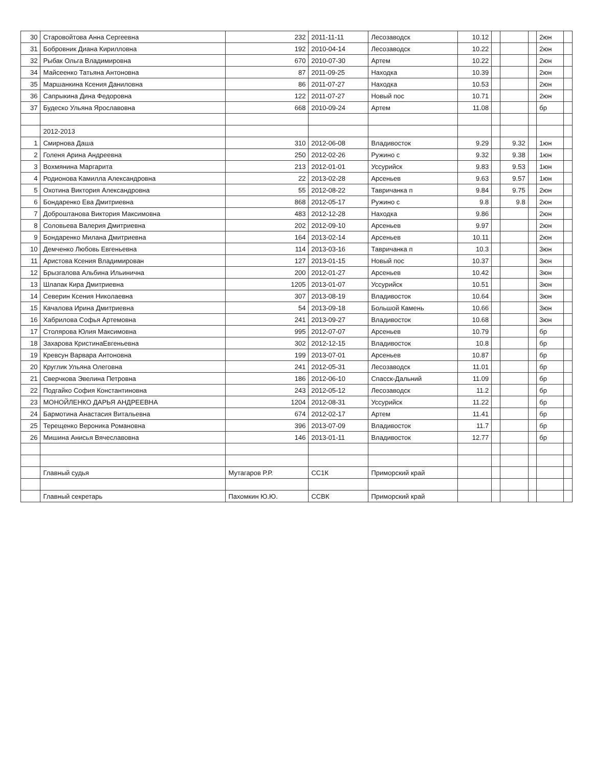| 30 | Старовойтова Анна Сергеевна | 232 | 2011-11-11 | Лесозаводск | 10.12 | | | | 2юн | |
| 31 | Бобровник Диана Кирилловна | 192 | 2010-04-14 | Лесозаводск | 10.22 | | | | 2юн | |
| 32 | Рыбак Ольга Владимировна | 670 | 2010-07-30 | Артем | 10.22 | | | | 2юн | |
| 34 | Майсеенко Татьяна Антоновна | 87 | 2011-09-25 | Находка | 10.39 | | | | 2юн | |
| 35 | Маршанкина Ксения Даниловна | 86 | 2011-07-27 | Находка | 10.53 | | | | 2юн | |
| 36 | Сапрыкина Дина Федоровна | 122 | 2011-07-27 | Новый пос | 10.71 | | | | 2юн | |
| 37 | Будеско Ульяна Ярославовна | 668 | 2010-09-24 | Артем | 11.08 | | | | бр | |
| | 2012-2013 | | | | | | | | | |
| 1 | Смирнова Даша | 310 | 2012-06-08 | Владивосток | 9.29 | | 9.32 | | 1юн | |
| 2 | Голеня Арина Андреевна | 250 | 2012-02-26 | Ружино с | 9.32 | | 9.38 | | 1юн | |
| 3 | Вохмянина Маргарита | 213 | 2012-01-01 | Уссурийск | 9.83 | | 9.53 | | 1юн | |
| 4 | Родионова Камилла Александровна | 22 | 2013-02-28 | Арсеньев | 9.63 | | 9.57 | | 1юн | |
| 5 | Охотина Виктория Александровна | 55 | 2012-08-22 | Тавричанка п | 9.84 | | 9.75 | | 2юн | |
| 6 | Бондаренко Ева Дмитриевна | 868 | 2012-05-17 | Ружино с | 9.8 | | 9.8 | | 2юн | |
| 7 | Доброштанова Виктория Максимовна | 483 | 2012-12-28 | Находка | 9.86 | | | | 2юн | |
| 8 | Соловьева Валерия Дмитриевна | 202 | 2012-09-10 | Арсеньев | 9.97 | | | | 2юн | |
| 9 | Бондаренко Милана Дмитриевна | 164 | 2013-02-14 | Арсеньев | 10.11 | | | | 2юн | |
| 10 | Демченко Любовь Евгеньевна | 114 | 2013-03-16 | Тавричанка п | 10.3 | | | | 3юн | |
| 11 | Аристова Ксения Владимирован | 127 | 2013-01-15 | Новый пос | 10.37 | | | | 3юн | |
| 12 | Брызгалова Альбина Ильинична | 200 | 2012-01-27 | Арсеньев | 10.42 | | | | 3юн | |
| 13 | Шлапак Кира Дмитриевна | 1205 | 2013-01-07 | Уссурийск | 10.51 | | | | 3юн | |
| 14 | Северин Ксения Николаевна | 307 | 2013-08-19 | Владивосток | 10.64 | | | | 3юн | |
| 15 | Качалова Ирина Дмитриевна | 54 | 2013-09-18 | Большой Камень | 10.66 | | | | 3юн | |
| 16 | Хабрилова Софья Артемовна | 241 | 2013-09-27 | Владивосток | 10.68 | | | | 3юн | |
| 17 | Столярова Юлия Максимовна | 995 | 2012-07-07 | Арсеньев | 10.79 | | | | бр | |
| 18 | Захарова КристинаЕвгеньевна | 302 | 2012-12-15 | Владивосток | 10.8 | | | | бр | |
| 19 | Кревсун Варвара Антоновна | 199 | 2013-07-01 | Арсеньев | 10.87 | | | | бр | |
| 20 | Круглик Ульяна Олеговна | 241 | 2012-05-31 | Лесозаводск | 11.01 | | | | бр | |
| 21 | Сверчкова Эвелина Петровна | 186 | 2012-06-10 | Спасск-Дальний | 11.09 | | | | бр | |
| 22 | Подгайко София Константиновна | 243 | 2012-05-12 | Лесозаводск | 11.2 | | | | бр | |
| 23 | МОНОЙЛЕНКО ДАРЬЯ АНДРЕЕВНА | 1204 | 2012-08-31 | Уссурийск | 11.22 | | | | бр | |
| 24 | Бармотина Анастасия Витальевна | 674 | 2012-02-17 | Артем | 11.41 | | | | бр | |
| 25 | Терещенко Вероника Романовна | 396 | 2013-07-09 | Владивосток | 11.7 | | | | бр | |
| 26 | Мишина Анисья Вячеславовна | 146 | 2013-01-11 | Владивосток | 12.77 | | | | бр | |
| | Главный судья | Мутагаров Р.Р. | СС1К | Приморский край | | | | | | |
| | Главный секретарь | Пахомкин Ю.Ю. | ССВК | Приморский край | | | | | | |